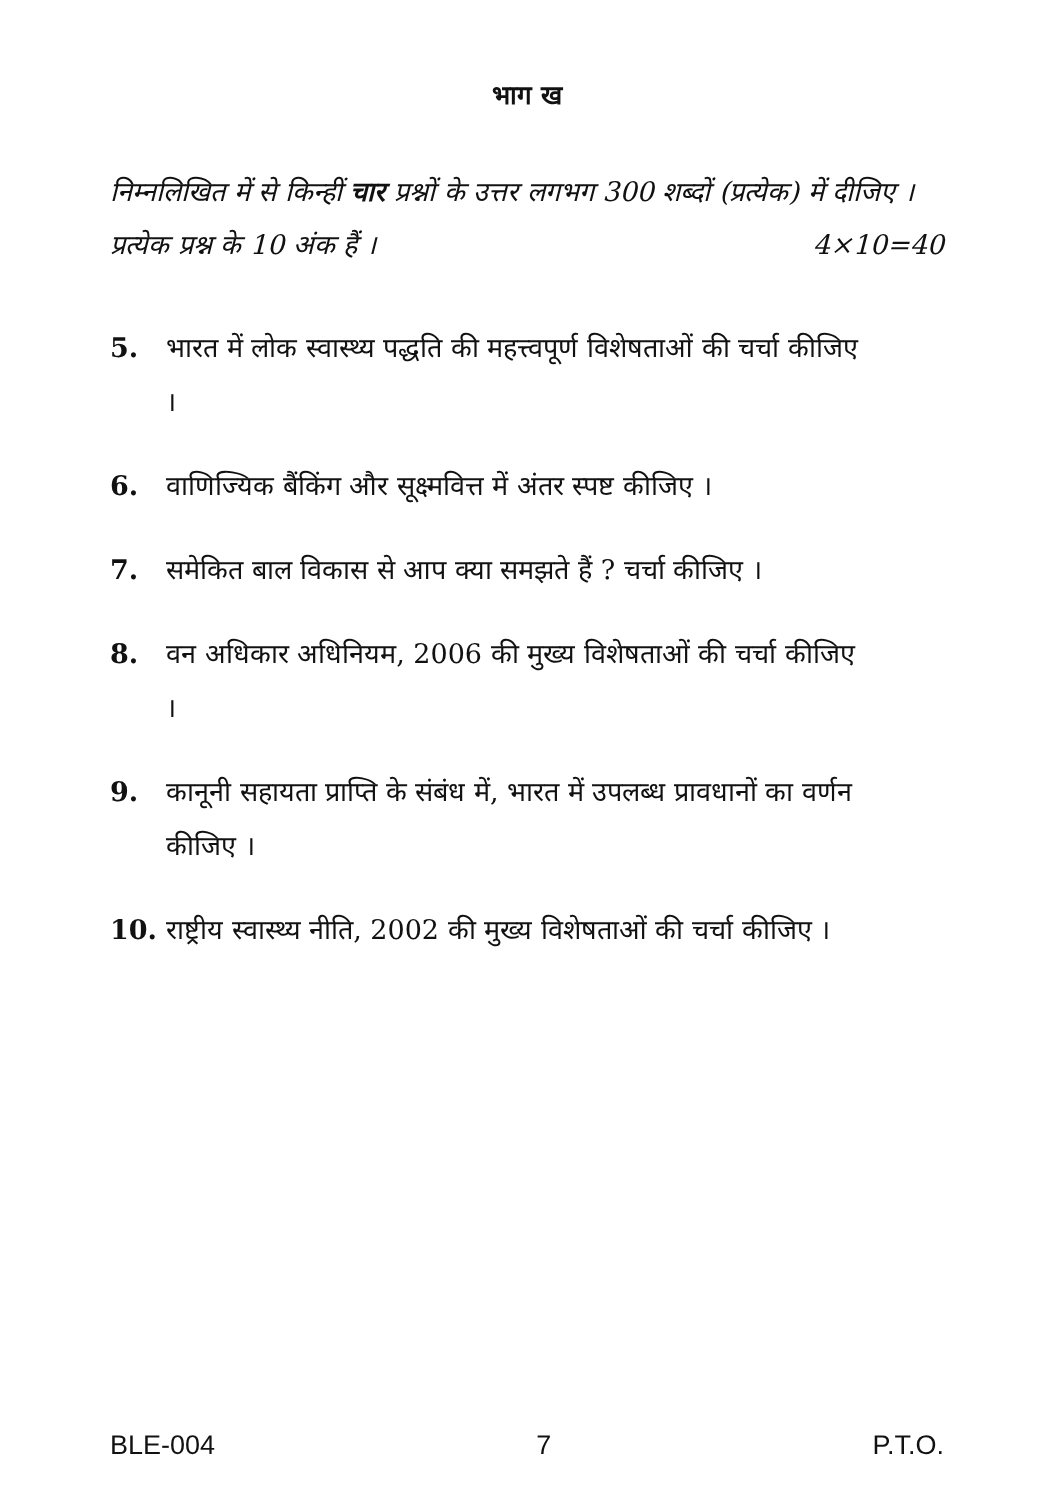भाग ख
निम्नलिखित में से किन्हीं चार प्रश्नों के उत्तर लगभग 300 शब्दों (प्रत्येक) में दीजिए । प्रत्येक प्रश्न के 10 अंक हैं । 4×10=40
5. भारत में लोक स्वास्थ्य पद्धति की महत्त्वपूर्ण विशेषताओं की चर्चा कीजिए ।
6. वाणिज्यिक बैंकिंग और सूक्ष्मवित्त में अंतर स्पष्ट कीजिए ।
7. समेकित बाल विकास से आप क्या समझते हैं ? चर्चा कीजिए ।
8. वन अधिकार अधिनियम, 2006 की मुख्य विशेषताओं की चर्चा कीजिए ।
9. कानूनी सहायता प्राप्ति के संबंध में, भारत में उपलब्ध प्रावधानों का वर्णन कीजिए ।
10. राष्ट्रीय स्वास्थ्य नीति, 2002 की मुख्य विशेषताओं की चर्चा कीजिए ।
BLE-004 7 P.T.O.